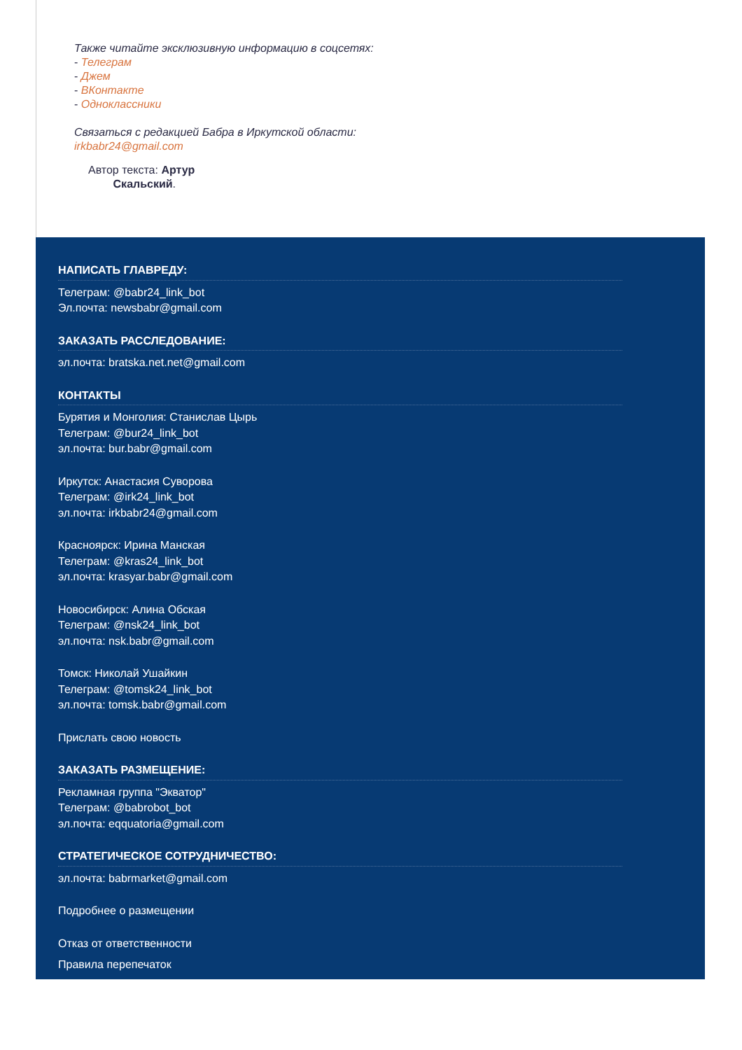Также читайте эксклюзивную информацию в соцсетях:
- Телеграм
- Джем
- ВКонтакте
- Одноклассники
Связаться с редакцией Бабра в Иркутской области:
irkbabr24@gmail.com
Автор текста: Артур
Скальский.
НАПИСАТЬ ГЛАВРЕДУ:
Телеграм: @babr24_link_bot
Эл.почта: newsbabr@gmail.com
ЗАКАЗАТЬ РАССЛЕДОВАНИЕ:
эл.почта: bratska.net.net@gmail.com
КОНТАКТЫ
Бурятия и Монголия: Станислав Цырь
Телеграм: @bur24_link_bot
эл.почта: bur.babr@gmail.com
Иркутск: Анастасия Суворова
Телеграм: @irk24_link_bot
эл.почта: irkbabr24@gmail.com
Красноярск: Ирина Манская
Телеграм: @kras24_link_bot
эл.почта: krasyar.babr@gmail.com
Новосибирск: Алина Обская
Телеграм: @nsk24_link_bot
эл.почта: nsk.babr@gmail.com
Томск: Николай Ушайкин
Телеграм: @tomsk24_link_bot
эл.почта: tomsk.babr@gmail.com
Прислать свою новость
ЗАКАЗАТЬ РАЗМЕЩЕНИЕ:
Рекламная группа "Экватор"
Телеграм: @babrobot_bot
эл.почта: eqquatoria@gmail.com
СТРАТЕГИЧЕСКОЕ СОТРУДНИЧЕСТВО:
эл.почта: babrmarket@gmail.com
Подробнее о размещении
Отказ от ответственности
Правила перепечаток